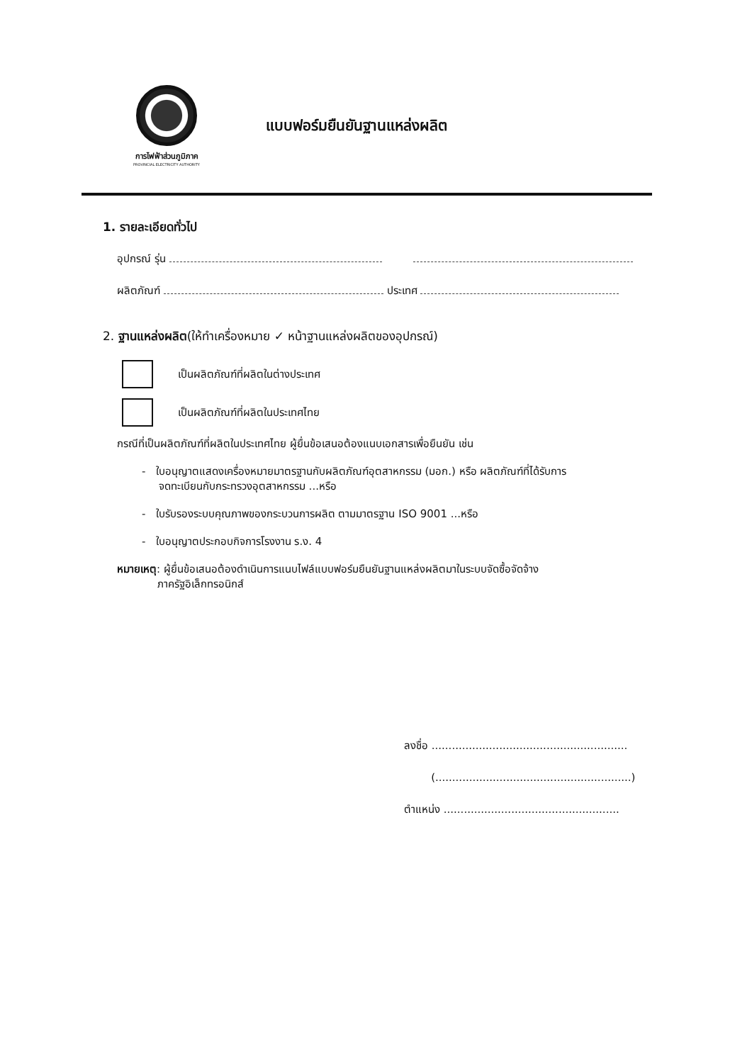การไฟฟ้าส่วนภูมิภาค
PROVINCIAL ELECTRICITY AUTHORITY
แบบฟอร์มยืนยันฐานแหล่งผลิต
1. รายละเอียดทั่วไป
อุปกรณ์ รุ่น
ผลิตภัณฑ์ ประเทศ
2. ฐานแหล่งผลิต(ให้ทำเครื่องหมาย ✓ หน้าฐานแหล่งผลิตของอุปกรณ์)
เป็นผลิตภัณฑ์ที่ผลิตในต่างประเทศ
เป็นผลิตภัณฑ์ที่ผลิตในประเทศไทย
กรณีที่เป็นผลิตภัณฑ์ที่ผลิตในประเทศไทย ผู้ยื่นข้อเสนอต้องแนบเอกสารเพื่อยืนยัน เช่น
- ใบอนุญาตแสดงเครื่องหมายมาตรฐานกับผลิตภัณฑ์อุตสาหกรรม (มอก.) หรือ ผลิตภัณฑ์ที่ได้รับการ
จดทะเบียนกับกระทรวงอุตสาหกรรม ...หรือ
- ใบรับรองระบบคุณภาพของกระบวนการผลิต ตามมาตรฐาน ISO 9001 ...หรือ
- ใบอนุญาตประกอบกิจการโรงงาน ร.ง. 4
หมายเหตุ: ผู้ยื่นข้อเสนอต้องดำเนินการแนบไฟล์แบบฟอร์มยืนยันฐานแหล่งผลิตมาในระบบจัดซื้อจัดจ้าง
ภาครัฐอิเล็กทรอนิกส์
ลงชื่อ ..........................................................
(..........................................................)
ตำแหน่ง ....................................................